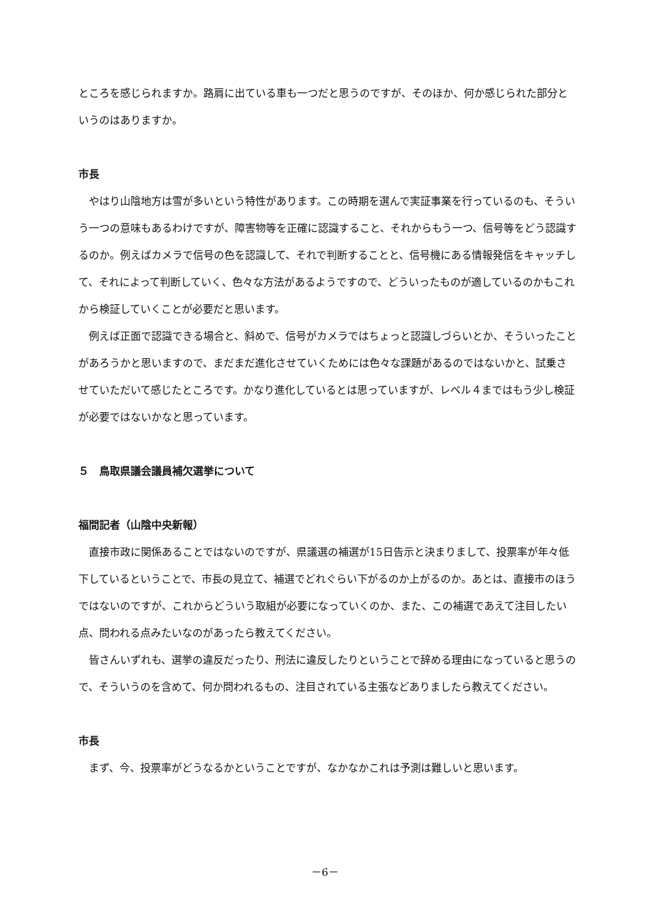ところを感じられますか。路肩に出ている車も一つだと思うのですが、そのほか、何か感じられた部分というのはありますか。
市長
やはり山陰地方は雪が多いという特性があります。この時期を選んで実証事業を行っているのも、そういう一つの意味もあるわけですが、障害物等を正確に認識すること、それからもう一つ、信号等をどう認識するのか。例えばカメラで信号の色を認識して、それで判断することと、信号機にある情報発信をキャッチして、それによって判断していく、色々な方法があるようですので、どういったものが適しているのかもこれから検証していくことが必要だと思います。
例えば正面で認識できる場合と、斜めで、信号がカメラではちょっと認識しづらいとか、そういったことがあろうかと思いますので、まだまだ進化させていくためには色々な課題があるのではないかと、試乗させていただいて感じたところです。かなり進化しているとは思っていますが、レベル４まではもう少し検証が必要ではないかなと思っています。
５　鳥取県議会議員補欠選挙について
福間記者（山陰中央新報）
直接市政に関係あることではないのですが、県議選の補選が15日告示と決まりまして、投票率が年々低下しているということで、市長の見立て、補選でどれぐらい下がるのか上がるのか。あとは、直接市のほうではないのですが、これからどういう取組が必要になっていくのか、また、この補選であえて注目したい点、問われる点みたいなのがあったら教えてください。
皆さんいずれも、選挙の違反だったり、刑法に違反したりということで辞める理由になっていると思うので、そういうのを含めて、何か問われるもの、注目されている主張などありましたら教えてください。
市長
まず、今、投票率がどうなるかということですが、なかなかこれは予測は難しいと思います。
－6－